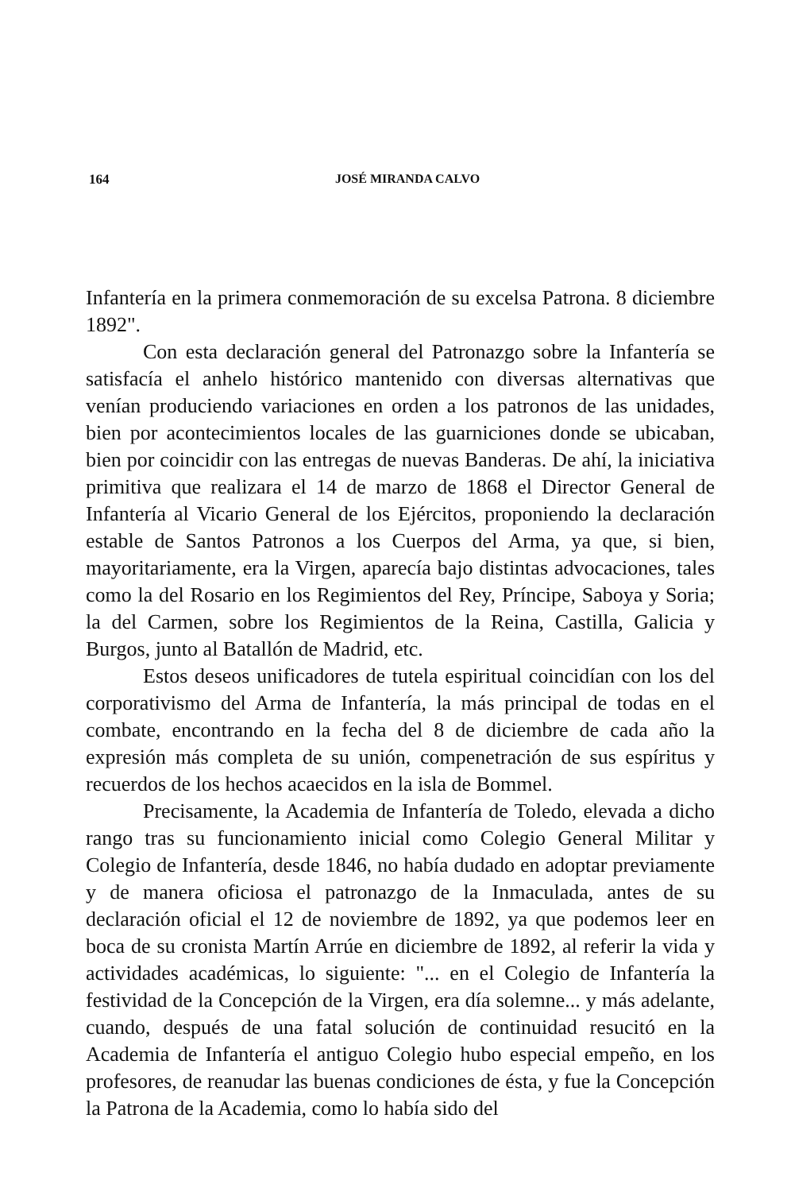164
JOSÉ MIRANDA CALVO
Infantería en la primera conmemoración de su excelsa Patrona. 8 diciembre 1892".
Con esta declaración general del Patronazgo sobre la Infantería se satisfacía el anhelo histórico mantenido con diversas alternativas que venían produciendo variaciones en orden a los patronos de las unidades, bien por acontecimientos locales de las guarniciones donde se ubicaban, bien por coincidir con las entregas de nuevas Banderas. De ahí, la iniciativa primitiva que realizara el 14 de marzo de 1868 el Director General de Infantería al Vicario General de los Ejércitos, proponiendo la declaración estable de Santos Patronos a los Cuerpos del Arma, ya que, si bien, mayoritariamente, era la Virgen, aparecía bajo distintas advocaciones, tales como la del Rosario en los Regimientos del Rey, Príncipe, Saboya y Soria; la del Carmen, sobre los Regimientos de la Reina, Castilla, Galicia y Burgos, junto al Batallón de Madrid, etc.
Estos deseos unificadores de tutela espiritual coincidían con los del corporativismo del Arma de Infantería, la más principal de todas en el combate, encontrando en la fecha del 8 de diciembre de cada año la expresión más completa de su unión, compenetración de sus espíritus y recuerdos de los hechos acaecidos en la isla de Bommel.
Precisamente, la Academia de Infantería de Toledo, elevada a dicho rango tras su funcionamiento inicial como Colegio General Militar y Colegio de Infantería, desde 1846, no había dudado en adoptar previamente y de manera oficiosa el patronazgo de la Inmaculada, antes de su declaración oficial el 12 de noviembre de 1892, ya que podemos leer en boca de su cronista Martín Arrúe en diciembre de 1892, al referir la vida y actividades académicas, lo siguiente: "... en el Colegio de Infantería la festividad de la Concepción de la Virgen, era día solemne... y más adelante, cuando, después de una fatal solución de continuidad resucitó en la Academia de Infantería el antiguo Colegio hubo especial empeño, en los profesores, de reanudar las buenas condiciones de ésta, y fue la Concepción la Patrona de la Academia, como lo había sido del